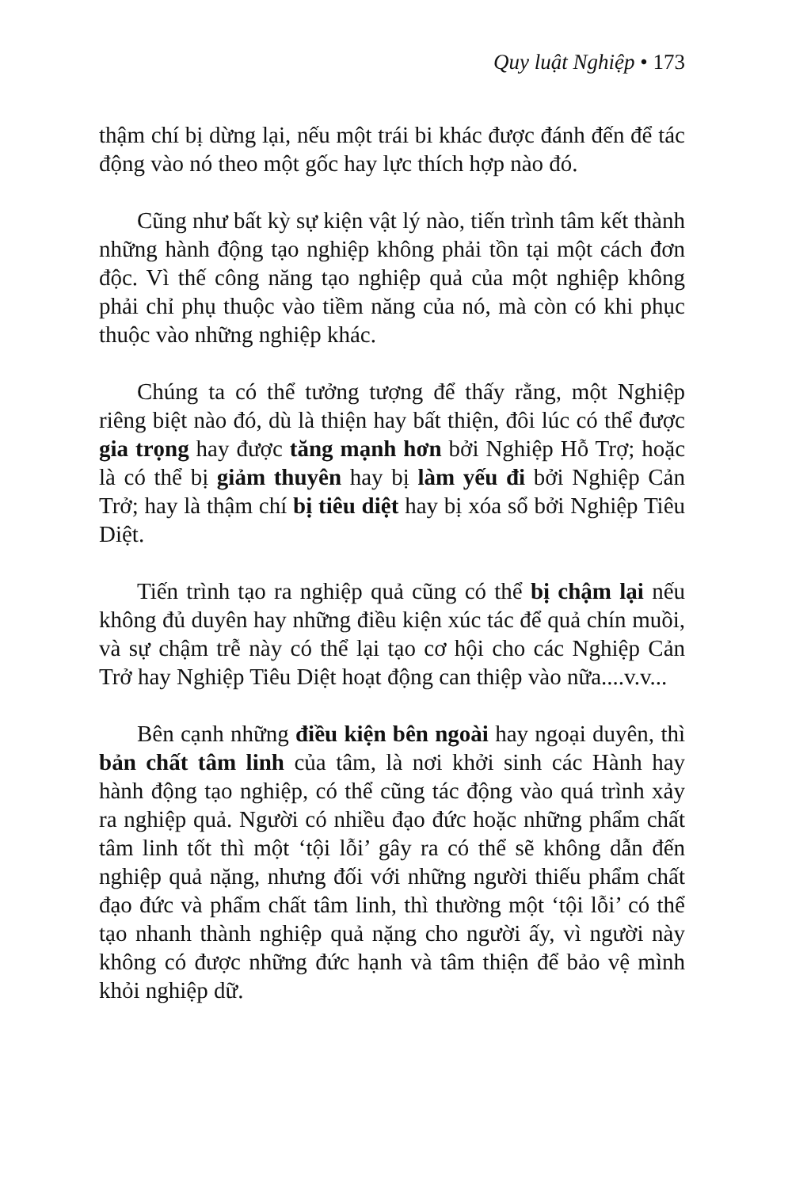Quy luật Nghiệp • 173
thậm chí bị dừng lại, nếu một trái bi khác được đánh đến để tác động vào nó theo một gốc hay lực thích hợp nào đó.
Cũng như bất kỳ sự kiện vật lý nào, tiến trình tâm kết thành những hành động tạo nghiệp không phải tồn tại một cách đơn độc. Vì thế công năng tạo nghiệp quả của một nghiệp không phải chỉ phụ thuộc vào tiềm năng của nó, mà còn có khi phục thuộc vào những nghiệp khác.
Chúng ta có thể tưởng tượng để thấy rằng, một Nghiệp riêng biệt nào đó, dù là thiện hay bất thiện, đôi lúc có thể được gia trọng hay được tăng mạnh hơn bởi Nghiệp Hỗ Trợ; hoặc là có thể bị giảm thuyên hay bị làm yếu đi bởi Nghiệp Cản Trở; hay là thậm chí bị tiêu diệt hay bị xóa sổ bởi Nghiệp Tiêu Diệt.
Tiến trình tạo ra nghiệp quả cũng có thể bị chậm lại nếu không đủ duyên hay những điều kiện xúc tác để quả chín muồi, và sự chậm trễ này có thể lại tạo cơ hội cho các Nghiệp Cản Trở hay Nghiệp Tiêu Diệt hoạt động can thiệp vào nữa....v.v...
Bên cạnh những điều kiện bên ngoài hay ngoại duyên, thì bản chất tâm linh của tâm, là nơi khởi sinh các Hành hay hành động tạo nghiệp, có thể cũng tác động vào quá trình xảy ra nghiệp quả. Người có nhiều đạo đức hoặc những phẩm chất tâm linh tốt thì một ‘tội lỗi’ gây ra có thể sẽ không dẫn đến nghiệp quả nặng, nhưng đối với những người thiếu phẩm chất đạo đức và phẩm chất tâm linh, thì thường một ‘tội lỗi’ có thể tạo nhanh thành nghiệp quả nặng cho người ấy, vì người này không có được những đức hạnh và tâm thiện để bảo vệ mình khỏi nghiệp dữ.